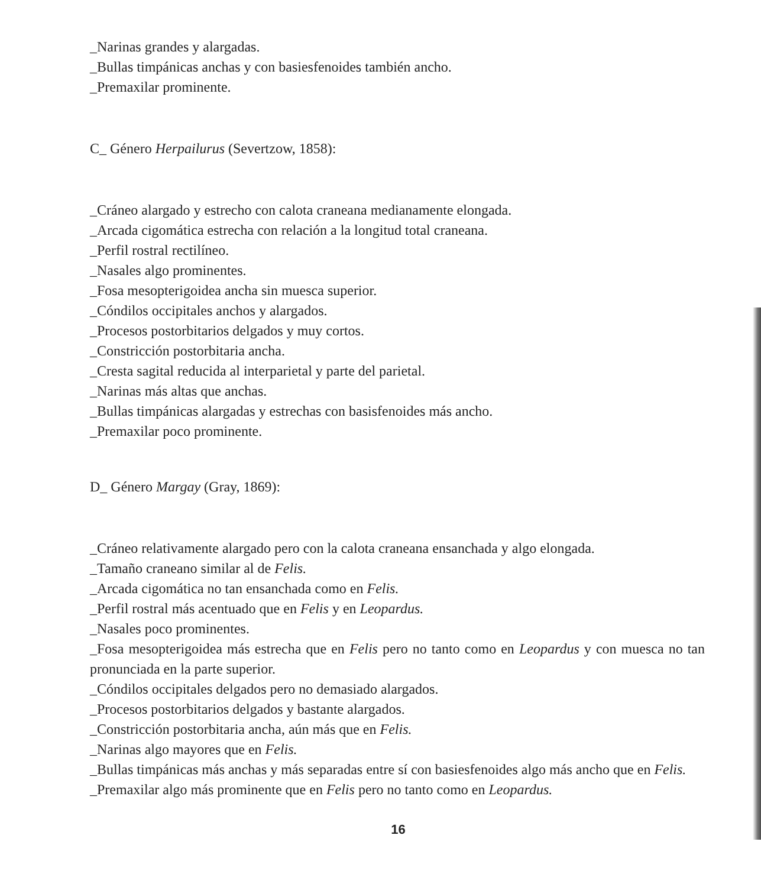_Narinas grandes y alargadas.
_Bullas timpánicas anchas y con basiesfenoides también ancho.
_Premaxilar prominente.
C_ Género Herpailurus (Severtzow, 1858):
_Cráneo alargado y estrecho con calota craneana medianamente elongada.
_Arcada cigomática estrecha con relación a la longitud total craneana.
_Perfil rostral rectilíneo.
_Nasales algo prominentes.
_Fosa mesopterigoidea ancha sin muesca superior.
_Cóndilos occipitales anchos y alargados.
_Procesos postorbitarios delgados y muy cortos.
_Constricción postorbitaria ancha.
_Cresta sagital reducida al interparietal y parte del parietal.
_Narinas más altas que anchas.
_Bullas timpánicas alargadas y estrechas con basisfenoides más ancho.
_Premaxilar poco prominente.
D_ Género Margay (Gray, 1869):
_Cráneo relativamente alargado pero con la calota craneana ensanchada y algo elongada.
_Tamaño craneano similar al de Felis.
_Arcada cigomática no tan ensanchada como en Felis.
_Perfil rostral más acentuado que en Felis y en Leopardus.
_Nasales poco prominentes.
_Fosa mesopterigoidea más estrecha que en Felis pero no tanto como en Leopardus y con muesca no tan pronunciada en la parte superior.
_Cóndilos occipitales delgados pero no demasiado alargados.
_Procesos postorbitarios delgados y bastante alargados.
_Constricción postorbitaria ancha, aún más que en Felis.
_Narinas algo mayores que en Felis.
_Bullas timpánicas más anchas y más separadas entre sí con basiesfenoides algo más ancho que en Felis.
_Premaxilar algo más prominente que en Felis pero no tanto como en Leopardus.
16